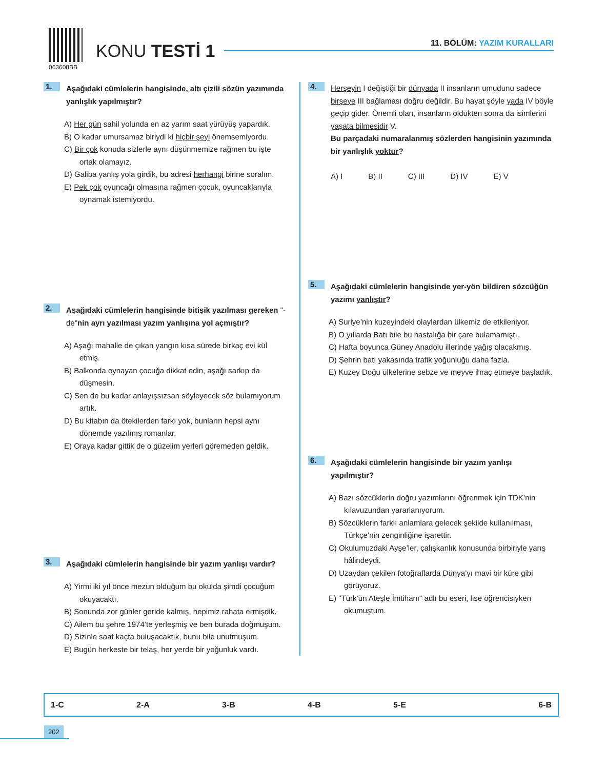063608BB
KONU TESTİ 1 11. BÖLÜM: YAZIM KURALLARI
1.
Aşağıdaki cümlelerin hangisinde, altı çizili sözün yazımında yanlışlık yapılmıştır?
A) Her gün sahil yolunda en az yarım saat yürüyüş yapardık.
B) O kadar umursamaz biriydi ki hiçbir şeyi önemsemiyordu.
C) Bir çok konuda sizlerle aynı düşünmemize rağmen bu işte ortak olamayız.
D) Galiba yanlış yola girdik, bu adresi herhangi birine soralım.
E) Pek çok oyuncağı olmasına rağmen çocuk, oyuncaklarıyla oynamak istemiyordu.
2.
Aşağıdaki cümlelerin hangisinde bitişik yazılması gereken "-de"nin ayrı yazılması yazım yanlışına yol açmıştır?
A) Aşağı mahalle de çıkan yangın kısa sürede birkaç evi kül etmiş.
B) Balkonda oynayan çocuğa dikkat edin, aşağı sarkıp da düşmesin.
C) Sen de bu kadar anlayışsızsan söyleyecek söz bulamıyorum artık.
D) Bu kitabın da ötekilerden farkı yok, bunların hepsi aynı dönemde yazılmış romanlar.
E) Oraya kadar gittik de o güzelim yerleri göremeden geldik.
3.
Aşağıdaki cümlelerin hangisinde bir yazım yanlışı vardır?
A) Yirmi iki yıl önce mezun olduğum bu okulda şimdi çocuğum okuyacaktı.
B) Sonunda zor günler geride kalmış, hepimiz rahata ermişdik.
C) Ailem bu şehre 1974’te yerleşmiş ve ben burada doğmuşum.
D) Sizinle saat kaçta buluşacaktık, bunu bile unutmuşum.
E) Bugün herkeste bir telaş, her yerde bir yoğunluk vardı.
4.
Herşeyin I değiştiği bir dünyada II insanların umudunu sadece birşeye III bağlaması doğru değildir. Bu hayat şöyle yada IV böyle geçip gider. Önemli olan, insanların öldükten sonra da isimlerini yaşata bilmesidir V.
Bu parçadaki numaralanmış sözlerden hangisinin yazımında bir yanlışlık yoktur?
A) I B) II C) III D) IV E) V
5.
Aşağıdaki cümlelerin hangisinde yer-yön bildiren sözcüğün yazımı yanlıştır?
A) Suriye’nin kuzeyindeki olaylardan ülkemiz de etkileniyor.
B) O yıllarda Batı bile bu hastalığa bir çare bulamamıştı.
C) Hafta boyunca Güney Anadolu illerinde yağış olacakmış.
D) Şehrin batı yakasında trafik yoğunluğu daha fazla.
E) Kuzey Doğu ülkelerine sebze ve meyve ihraç etmeye başladık.
6.
Aşağıdaki cümlelerin hangisinde bir yazım yanlışı yapılmıştır?
A) Bazı sözcüklerin doğru yazımlarını öğrenmek için TDK’nin kılavuzundan yararlanıyorum.
B) Sözcüklerin farklı anlamlara gelecek şekilde kullanılması, Türkçe’nin zenginliğine işarettir.
C) Okulumuzdaki Ayşe’ler, çalışkanlık konusunda birbiriyle yarış hâlindeydi.
D) Uzaydan çekilen fotoğraflarda Dünya’yı mavi bir küre gibi görüyoruz.
E) "Türk’ün Ateşle İmtihanı" adlı bu eseri, lise öğrencisiyken okumuştum.
| 1-C | 2-A | 3-B | 4-B | 5-E | 6-B |
202